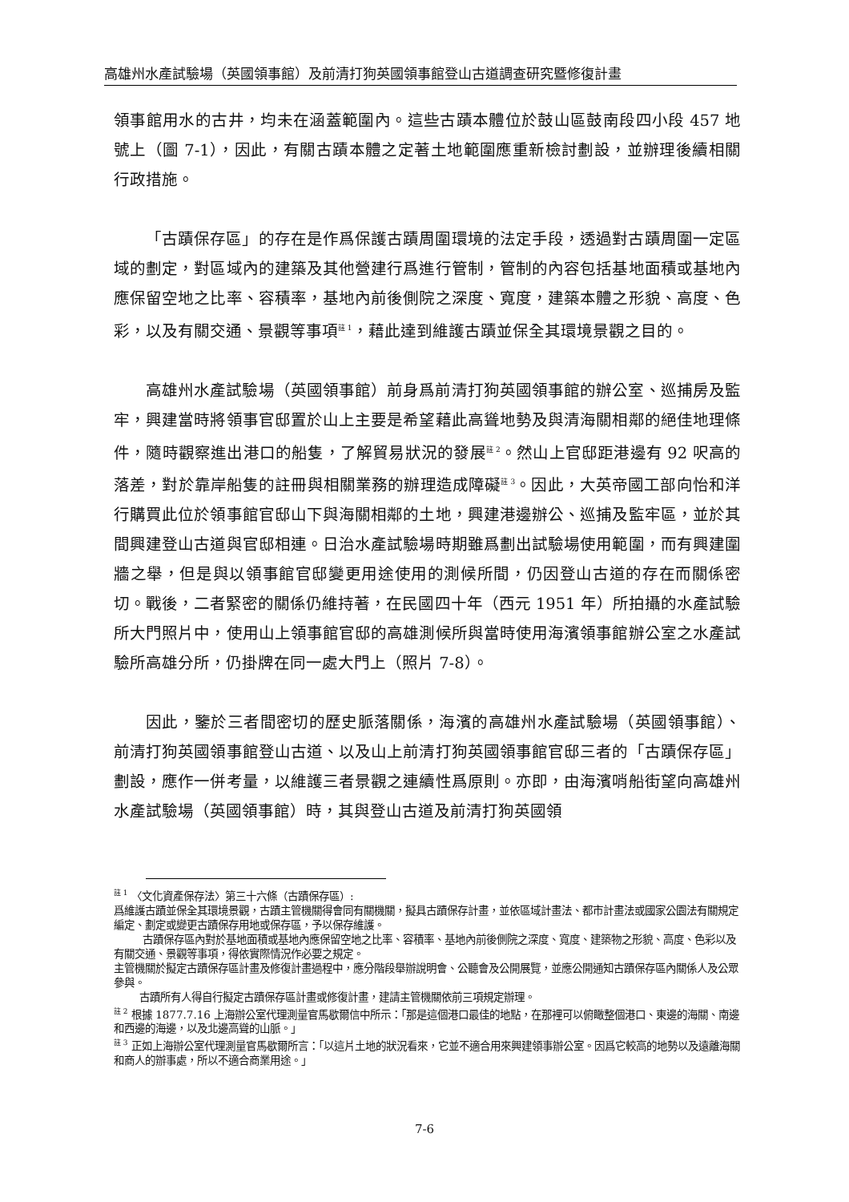高雄州水產試驗場（英國領事館）及前清打狗英國領事館登山古道調查研究暨修復計畫
領事館用水的古井，均未在涵蓋範圍內。這些古蹟本體位於鼓山區鼓南段四小段 457 地號上（圖 7-1），因此，有關古蹟本體之定著土地範圍應重新檢討劃設，並辦理後續相關行政措施。
「古蹟保存區」的存在是作爲保護古蹟周圍環境的法定手段，透過對古蹟周圍一定區域的劃定，對區域內的建築及其他營建行爲進行管制，管制的內容包括基地面積或基地內應保留空地之比率、容積率，基地內前後側院之深度、寬度，建築本體之形貌、高度、色彩，以及有關交通、景觀等事項<sup>註 1</sup>，藉此達到維護古蹟並保全其環境景觀之目的。
高雄州水產試驗場（英國領事館）前身爲前清打狗英國領事館的辦公室、巡捕房及監牢，興建當時將領事官邸置於山上主要是希望藉此高聳地勢及與清海關相鄰的絕佳地理條件，隨時觀察進出港口的船隻，了解貿易狀況的發展<sup>註 2</sup>。然山上官邸距港邊有 92 呎高的落差，對於靠岸船隻的註冊與相關業務的辦理造成障礙<sup>註 3</sup>。因此，大英帝國工部向怡和洋行購買此位於領事館官邸山下與海關相鄰的土地，興建港邊辦公、巡捕及監牢區，並於其間興建登山古道與官邸相連。日治水產試驗場時期雖爲劃出試驗場使用範圍，而有興建圍牆之舉，但是與以領事館官邸變更用途使用的測候所間，仍因登山古道的存在而關係密切。戰後，二者緊密的關係仍維持著，在民國四十年（西元 1951 年）所拍攝的水產試驗所大門照片中，使用山上領事館官邸的高雄測候所與當時使用海濱領事館辦公室之水產試驗所高雄分所，仍掛牌在同一處大門上（照片 7-8）。
因此，鑒於三者間密切的歷史脈落關係，海濱的高雄州水產試驗場（英國領事館）、前清打狗英國領事館登山古道、以及山上前清打狗英國領事館官邸三者的「古蹟保存區」劃設，應作一併考量，以維護三者景觀之連續性爲原則。亦即，由海濱哨船街望向高雄州水產試驗場（英國領事館）時，其與登山古道及前清打狗英國領
<sup>註 1</sup> 〈文化資產保存法〉第三十六條（古蹟保存區）:
爲維護古蹟並保全其環境景觀，古蹟主管機關得會同有關機關，擬具古蹟保存計畫，並依區域計畫法、都市計畫法或國家公園法有關規定編定、劃定或變更古蹟保存用地或保存區，予以保存維護。
古蹟保存區內對於基地面積或基地內應保留空地之比率、容積率、基地內前後側院之深度、寬度、建築物之形貌、高度、色彩以及有關交通、景觀等事項，得依實際情況作必要之規定。
主管機關於擬定古蹟保存區計畫及修復計畫過程中，應分階段舉辦說明會、公聽會及公開展覽，並應公開通知古蹟保存區內關係人及公眾參與。
古蹟所有人得自行擬定古蹟保存區計畫或修復計畫，建請主管機關依前三項規定辦理。
<sup>註 2</sup> 根據 1877.7.16 上海辦公室代理測量官馬歇爾信中所示：「那是這個港口最佳的地點，在那裡可以俯瞰整個港口、東邊的海關、南邊和西邊的海邊，以及北邊高聳的山脈。」
<sup>註 3</sup> 正如上海辦公室代理測量官馬歇爾所言：「以這片土地的狀況看來，它並不適合用來興建領事辦公室。因爲它較高的地勢以及遠離海關和商人的辦事處，所以不適合商業用途。」
7-6